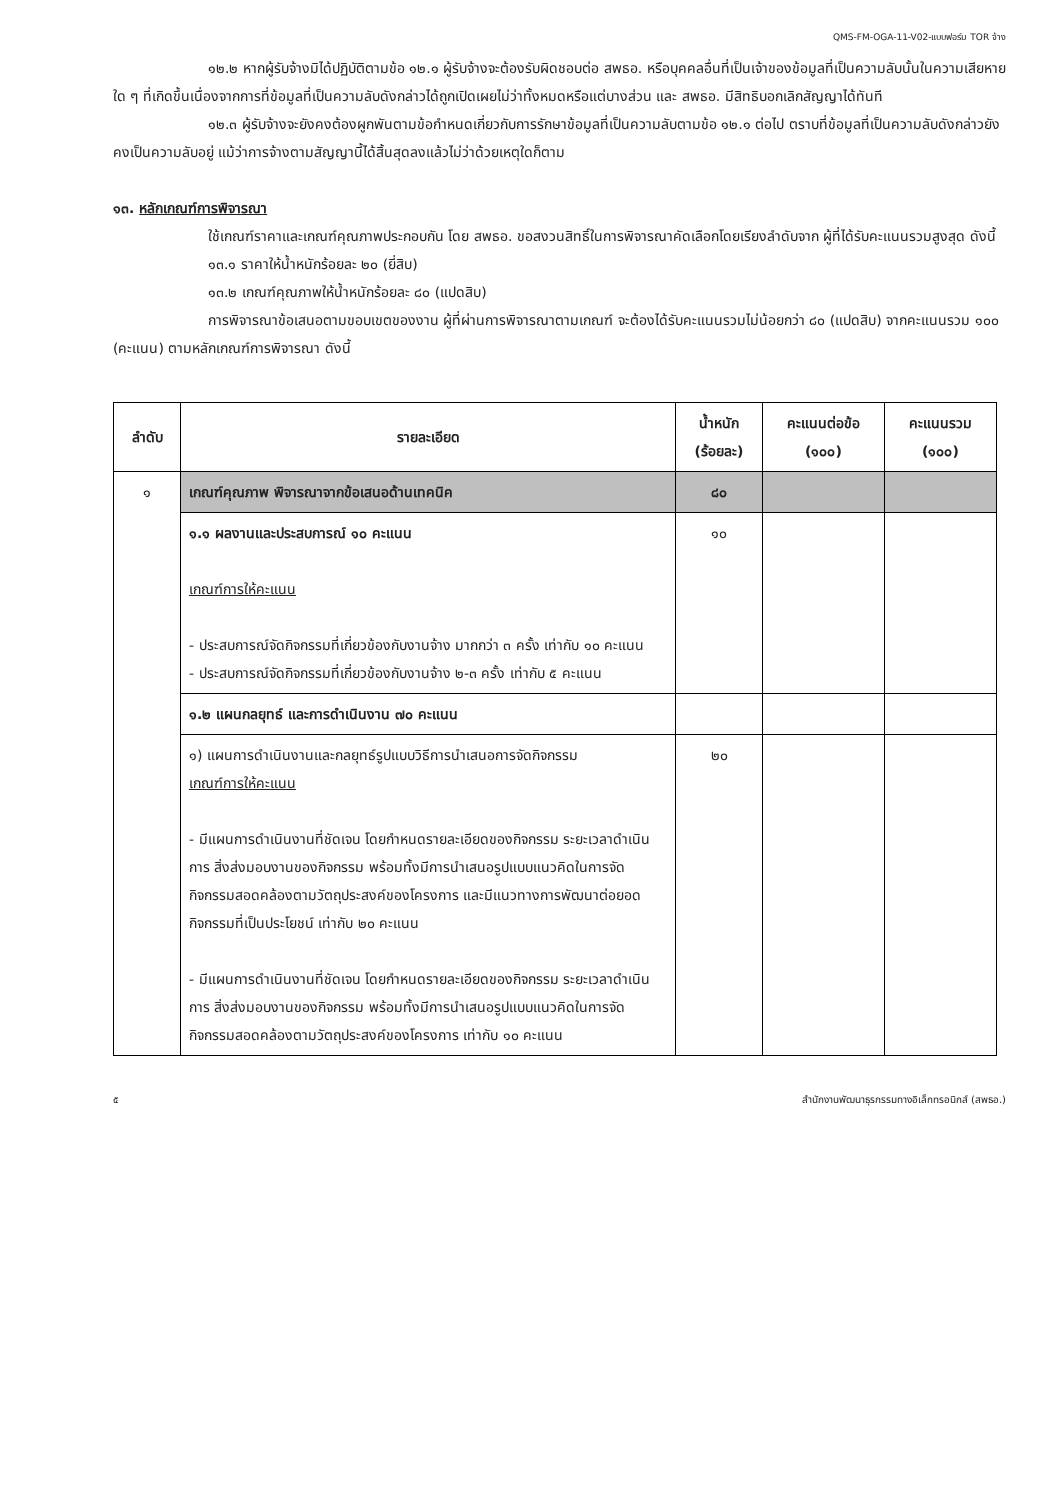QMS-FM-OGA-11-V02-แบบฟอร์ม TOR จ้าง
๑๒.๒ หากผู้รับจ้างมิได้ปฏิบัติตามข้อ ๑๒.๑ ผู้รับจ้างจะต้องรับผิดชอบต่อ สพธอ. หรือบุคคลอื่นที่เป็นเจ้าของข้อมูลที่เป็นความลับนั้นในความเสียหายใด ๆ ที่เกิดขึ้นเนื่องจากการที่ข้อมูลที่เป็นความลับดังกล่าวได้ถูกเปิดเผยไม่ว่าทั้งหมดหรือแต่บางส่วน และ สพธอ. มีสิทธิบอกเลิกสัญญาได้ทันที
๑๒.๓ ผู้รับจ้างจะยังคงต้องผูกพันตามข้อกำหนดเกี่ยวกับการรักษาข้อมูลที่เป็นความลับตามข้อ ๑๒.๑ ต่อไป ตราบที่ข้อมูลที่เป็นความลับดังกล่าวยังคงเป็นความลับอยู่ แม้ว่าการจ้างตามสัญญานี้ได้สิ้นสุดลงแล้วไม่ว่าด้วยเหตุใดก็ตาม
๑๓. หลักเกณฑ์การพิจารณา
ใช้เกณฑ์ราคาและเกณฑ์คุณภาพประกอบกัน โดย สพธอ. ขอสงวนสิทธิ์ในการพิจารณาคัดเลือกโดยเรียงลำดับจาก ผู้ที่ได้รับคะแนนรวมสูงสุด ดังนี้
๑๓.๑ ราคาให้น้ำหนักร้อยละ ๒๐ (ยี่สิบ)
๑๓.๒ เกณฑ์คุณภาพให้น้ำหนักร้อยละ ๘๐ (แปดสิบ)
การพิจารณาข้อเสนอตามขอบเขตของงาน ผู้ที่ผ่านการพิจารณาตามเกณฑ์ จะต้องได้รับคะแนนรวมไม่น้อยกว่า ๘๐ (แปดสิบ) จากคะแนนรวม ๑๐๐ (คะแนน) ตามหลักเกณฑ์การพิจารณา ดังนี้
| ลำดับ | รายละเอียด | น้ำหนัก (ร้อยละ) | คะแนนต่อข้อ (๑๐๐) | คะแนนรวม (๑๐๐) |
| --- | --- | --- | --- | --- |
| ๑ | เกณฑ์คุณภาพ พิจารณาจากข้อเสนอด้านเทคนิค | ๘๐ | | |
| | ๑.๑ ผลงานและประสบการณ์ ๑๐ คะแนน เกณฑ์การให้คะแนน - ประสบการณ์จัดกิจกรรมที่เกี่ยวข้องกับงานจ้าง มากกว่า ๓ ครั้ง เท่ากับ ๑๐ คะแนน - ประสบการณ์จัดกิจกรรมที่เกี่ยวข้องกับงานจ้าง ๒-๓ ครั้ง เท่ากับ ๕ คะแนน | ๑๐ | | |
| | ๑.๒ แผนกลยุทธ์ และการดำเนินงาน ๗๐ คะแนน | | | |
| | ๑) แผนการดำเนินงานและกลยุทธ์รูปแบบวิธีการนำเสนอการจัดกิจกรรม เกณฑ์การให้คะแนน - มีแผนการดำเนินงานที่ชัดเจน โดยกำหนดรายละเอียดของกิจกรรม ระยะเวลาดำเนินการ สิ่งส่งมอบงานของกิจกรรม พร้อมทั้งมีการนำเสนอรูปแบบแนวคิดในการจัดกิจกรรมสอดคล้องตามวัตถุประสงค์ของโครงการ และมีแนวทางการพัฒนาต่อยอดกิจกรรมที่เป็นประโยชน์ เท่ากับ ๒๐ คะแนน - มีแผนการดำเนินงานที่ชัดเจน โดยกำหนดรายละเอียดของกิจกรรม ระยะเวลาดำเนินการ สิ่งส่งมอบงานของกิจกรรม พร้อมทั้งมีการนำเสนอรูปแบบแนวคิดในการจัดกิจกรรมสอดคล้องตามวัตถุประสงค์ของโครงการ เท่ากับ ๑๐ คะแนน | ๒๐ | | |
๕ สำนักงานพัฒนาธุรกรรมทางอิเล็กทรอนิกส์ (สพธอ.)